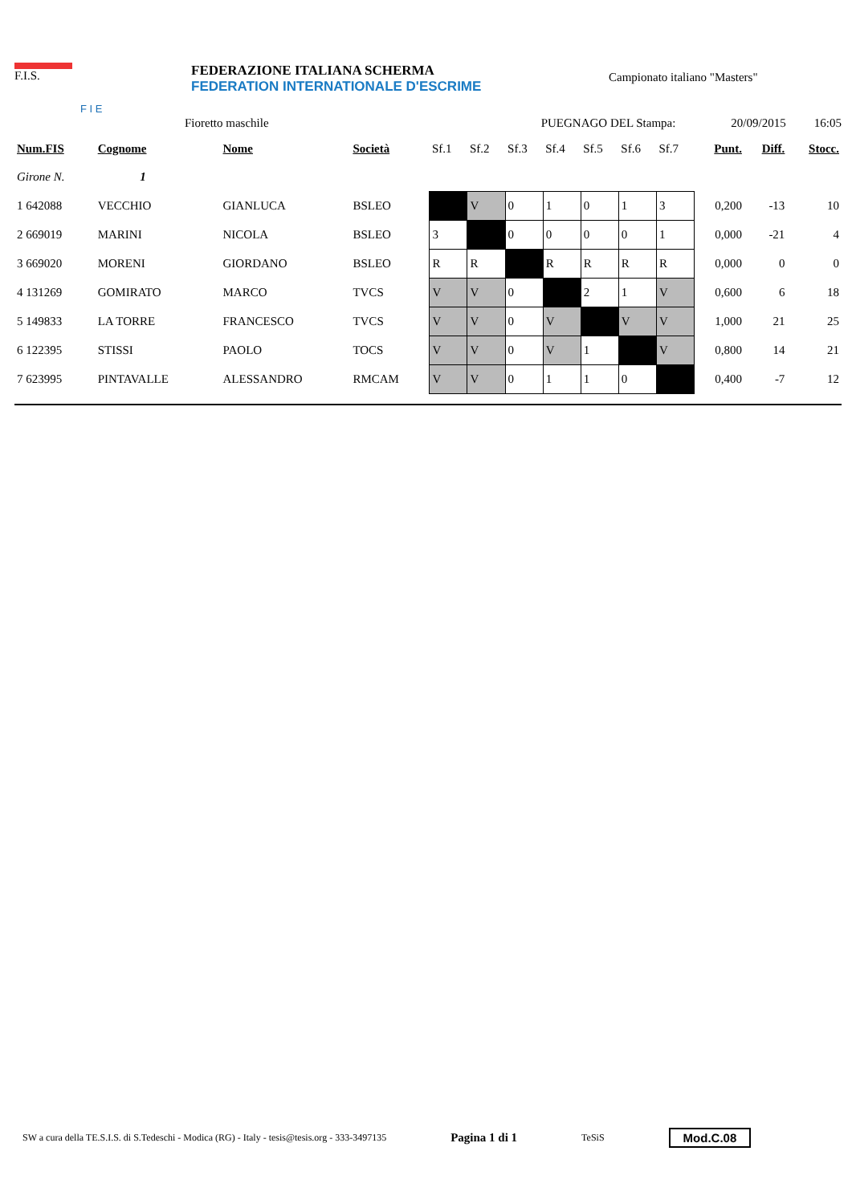F.I.S.
F I E
FEDERAZIONE ITALIANA SCHERMA
FEDERATION INTERNATIONALE D'ESCRIME
Campionato italiano "Masters"
Fioretto maschile PUEGNAGO DEL Stampa: 20/09/2015 16:05
| Num.FIS | Cognome | | Nome | Società | Sf.1 | Sf.2 | Sf.3 | Sf.4 | Sf.5 | Sf.6 | Sf.7 | Punt. | Diff. | Stocc. |
| --- | --- | --- | --- | --- | --- | --- | --- | --- | --- | --- | --- | --- | --- | --- |
| Girone N. 1 | | | | | | | | | | | | | | |
| 1 642088 | VECCHIO | | GIANLUCA | BSLEO | | V | 0 | 1 | 0 | 1 | 3 | 0,200 | -13 | 10 |
| 2 669019 | MARINI | | NICOLA | BSLEO | 3 | | 0 | 0 | 0 | 0 | 1 | 0,000 | -21 | 4 |
| 3 669020 | MORENI | | GIORDANO | BSLEO | R | R | | R | R | R | R | 0,000 | 0 | 0 |
| 4 131269 | GOMIRATO | | MARCO | TVCS | V | V | 0 | | 2 | 1 | V | 0,600 | 6 | 18 |
| 5 149833 | LA TORRE | | FRANCESCO | TVCS | V | V | 0 | V | | V | V | 1,000 | 21 | 25 |
| 6 122395 | STISSI | | PAOLO | TOCS | V | V | 0 | V | 1 | | V | 0,800 | 14 | 21 |
| 7 623995 | PINTAVALLE | | ALESSANDRO | RMCAM | V | V | 0 | 1 | 1 | 0 | | 0,400 | -7 | 12 |
SW a cura della TE.S.I.S. di S.Tedeschi - Modica (RG) - Italy - tesis@tesis.org - 333-3497135 Pagina 1 di 1 TeSiS Mod.C.08